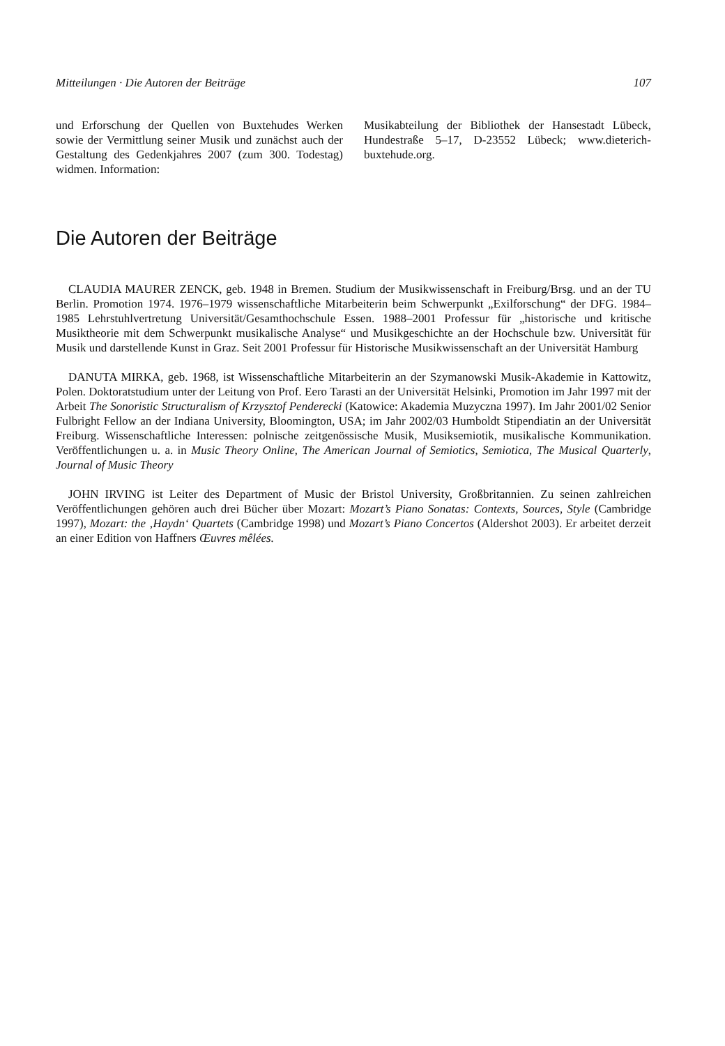Mitteilungen · Die Autoren der Beiträge 107
und Erforschung der Quellen von Buxtehudes Werken sowie der Vermittlung seiner Musik und zunächst auch der Gestaltung des Gedenkjahres 2007 (zum 300. Todestag) widmen. Information:
Musikabteilung der Bibliothek der Hansestadt Lübeck, Hundestraße 5–17, D-23552 Lübeck; www.dieterich-buxtehude.org.
Die Autoren der Beiträge
CLAUDIA MAURER ZENCK, geb. 1948 in Bremen. Studium der Musikwissenschaft in Freiburg/Brsg. und an der TU Berlin. Promotion 1974. 1976–1979 wissenschaftliche Mitarbeiterin beim Schwerpunkt „Exilforschung“ der DFG. 1984–1985 Lehrstuhlvertretung Universität/Gesamthochschule Essen. 1988–2001 Professur für „historische und kritische Musiktheorie mit dem Schwerpunkt musikalische Analyse“ und Musikgeschichte an der Hochschule bzw. Universität für Musik und darstellende Kunst in Graz. Seit 2001 Professur für Historische Musikwissenschaft an der Universität Hamburg
DANUTA MIRKA, geb. 1968, ist Wissenschaftliche Mitarbeiterin an der Szymanowski Musik-Akademie in Kattowitz, Polen. Doktoratstudium unter der Leitung von Prof. Eero Tarasti an der Universität Helsinki, Promotion im Jahr 1997 mit der Arbeit The Sonoristic Structuralism of Krzysztof Penderecki (Katowice: Akademia Muzyczna 1997). Im Jahr 2001/02 Senior Fulbright Fellow an der Indiana University, Bloomington, USA; im Jahr 2002/03 Humboldt Stipendiatin an der Universität Freiburg. Wissenschaftliche Interessen: polnische zeitgenössische Musik, Musiksemiotik, musikalische Kommunikation. Veröffentlichungen u. a. in Music Theory Online, The American Journal of Semiotics, Semiotica, The Musical Quarterly, Journal of Music Theory
JOHN IRVING ist Leiter des Department of Music der Bristol University, Großbritannien. Zu seinen zahlreichen Veröffentlichungen gehören auch drei Bücher über Mozart: Mozart’s Piano Sonatas: Contexts, Sources, Style (Cambridge 1997), Mozart: the ‚Haydn‘ Quartets (Cambridge 1998) und Mozart’s Piano Concertos (Aldershot 2003). Er arbeitet derzeit an einer Edition von Haffners Œuvres mêlées.